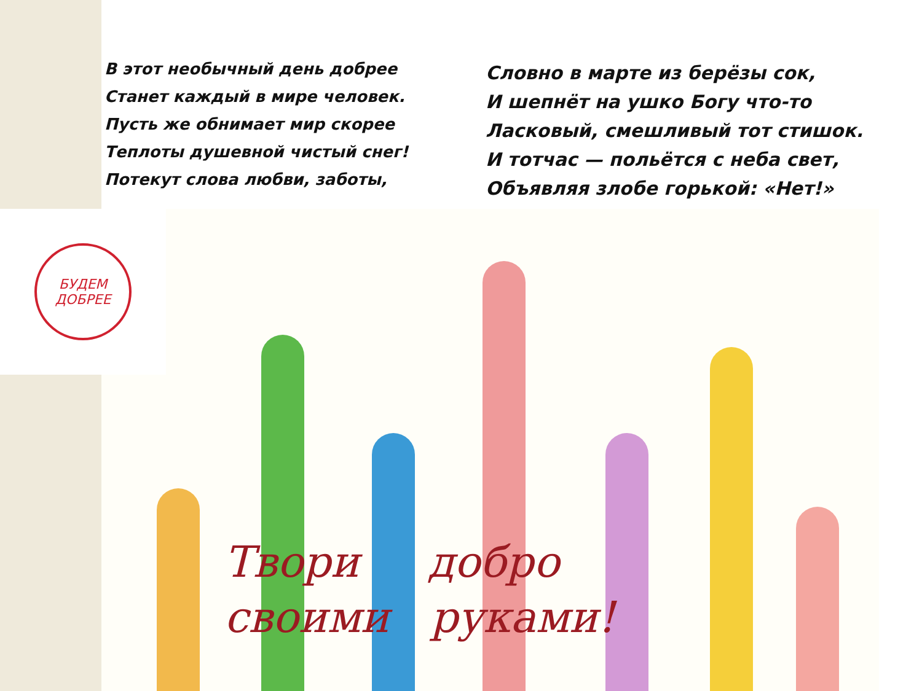В этот необычный день добрее
Станет каждый в мире человек.
Пусть же обнимает мир скорее
Теплоты душевной чистый снег!
Потекут слова любви, заботы,
Словно в марте из берёзы сок,
И шепнёт на ушко Богу что-то
Ласковый, смешливый тот стишок.
И тотчас — польётся с неба свет,
Объявляя злобе горькой: «Нет!»
Твори добро
своими руками!
БУДЕМ
ДОБРЕЕ